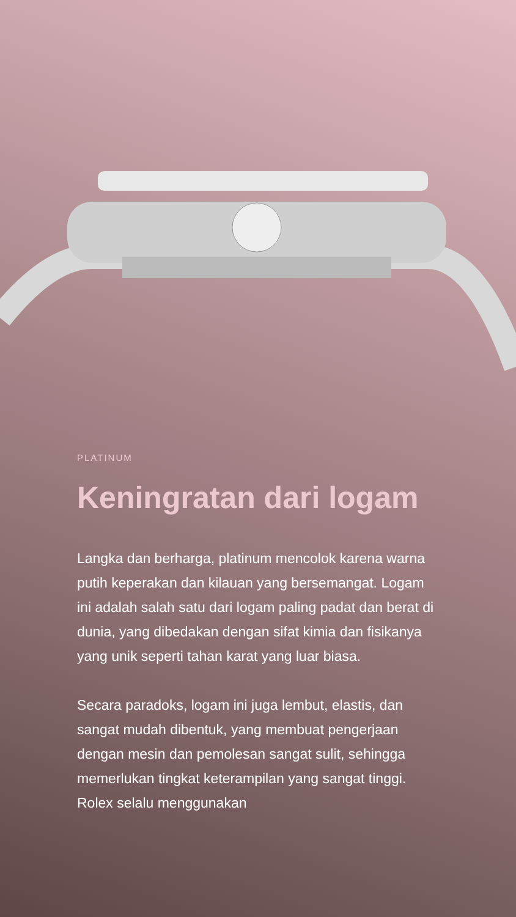PLATINUM
Keningratan dari logam
Langka dan berharga, platinum mencolok karena warna putih keperakan dan kilauan yang bersemangat. Logam ini adalah salah satu dari logam paling padat dan berat di dunia, yang dibedakan dengan sifat kimia dan fisikanya yang unik seperti tahan karat yang luar biasa.
Secara paradoks, logam ini juga lembut, elastis, dan sangat mudah dibentuk, yang membuat pengerjaan dengan mesin dan pemolesan sangat sulit, sehingga memerlukan tingkat keterampilan yang sangat tinggi. Rolex selalu menggunakan